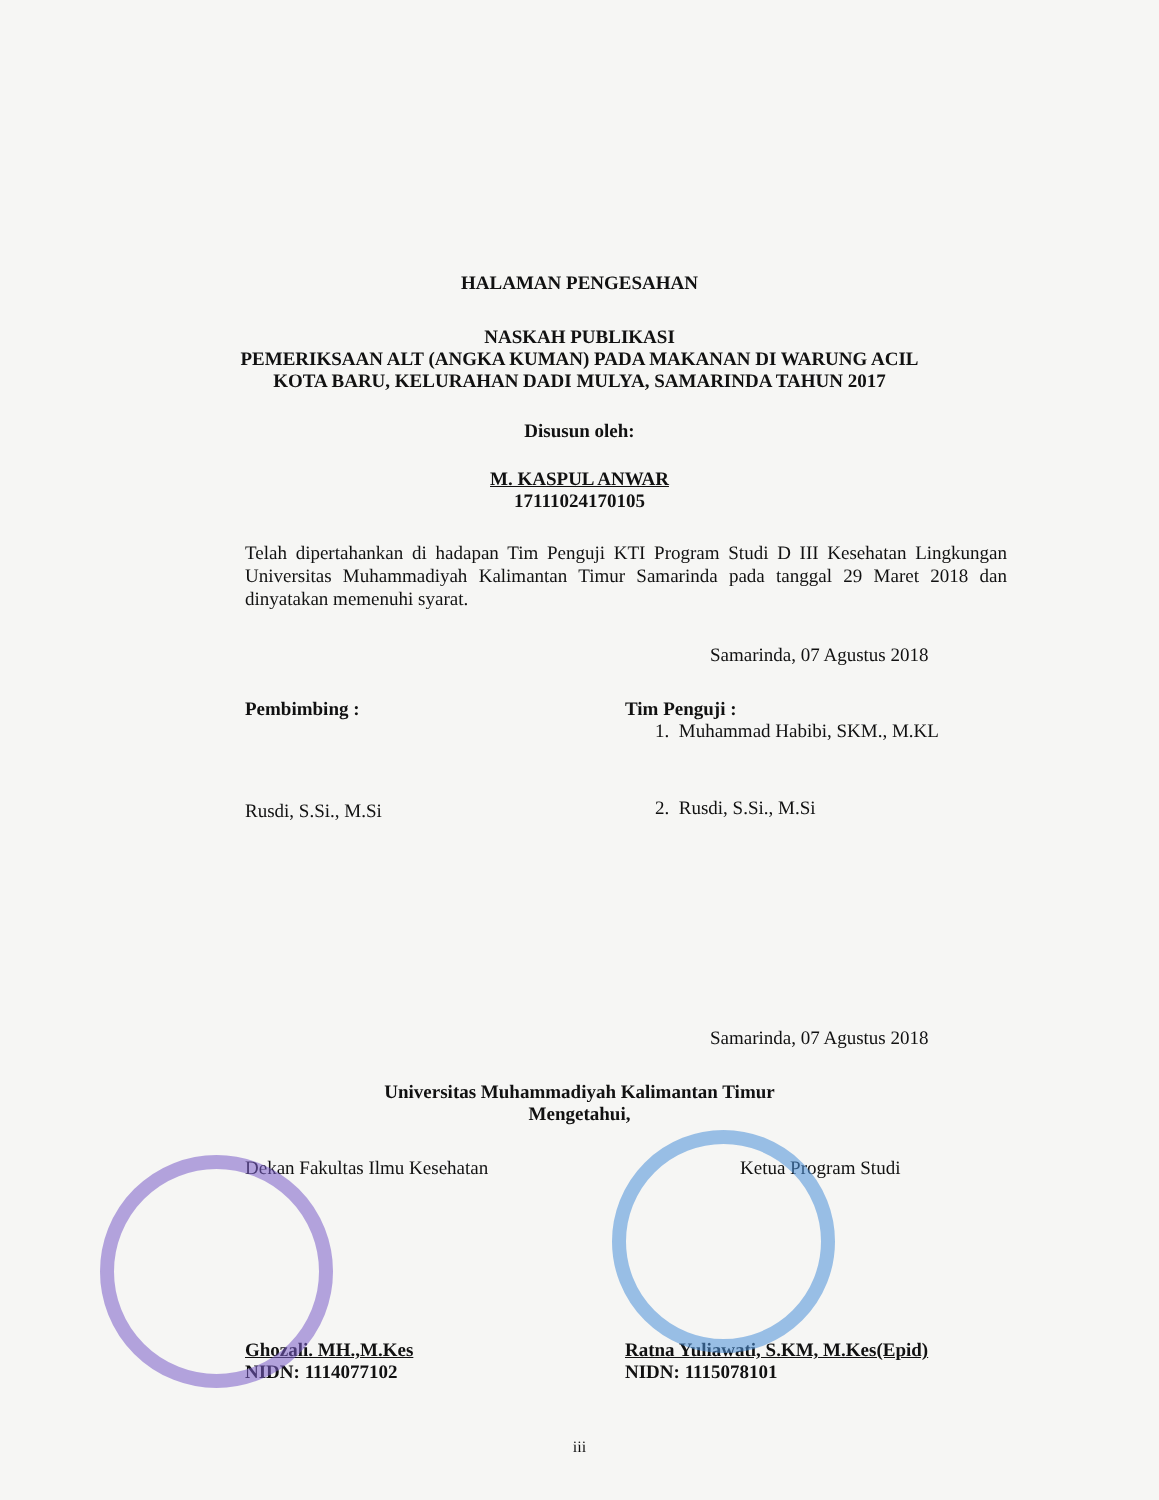HALAMAN PENGESAHAN
NASKAH PUBLIKASI
PEMERIKSAAN ALT (ANGKA KUMAN) PADA MAKANAN DI WARUNG ACIL
KOTA BARU, KELURAHAN DADI MULYA, SAMARINDA TAHUN 2017
Disusun oleh:
M. KASPUL ANWAR
17111024170105
Telah dipertahankan di hadapan Tim Penguji KTI Program Studi D III Kesehatan Lingkungan Universitas Muhammadiyah Kalimantan Timur Samarinda pada tanggal 29 Maret 2018 dan dinyatakan memenuhi syarat.
Samarinda, 07 Agustus 2018
Pembimbing :
Rusdi, S.Si., M.Si
Tim Penguji :
1. Muhammad Habibi, SKM., M.KL
2. Rusdi, S.Si., M.Si
Samarinda, 07 Agustus 2018
Universitas Muhammadiyah Kalimantan Timur
Mengetahui,
Dekan Fakultas Ilmu Kesehatan
Ghozali. MH.,M.Kes
NIDN: 1114077102
Ketua Program Studi
Ratna Yuliawati, S.KM, M.Kes(Epid)
NIDN: 1115078101
iii